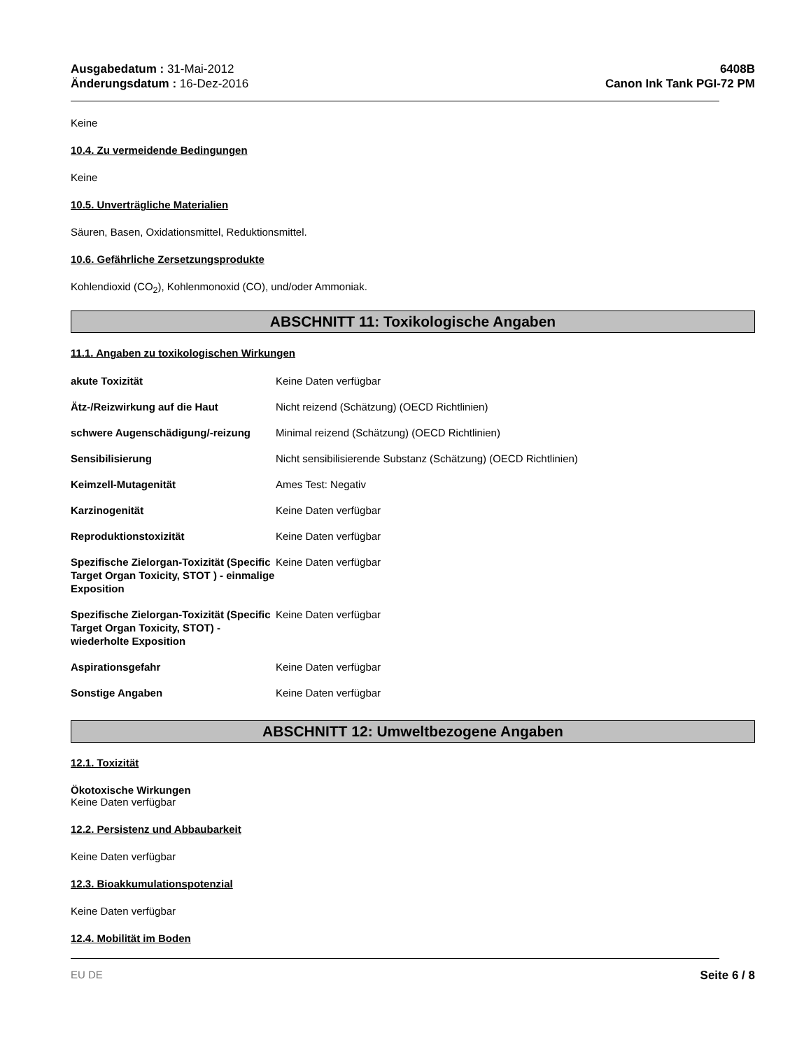Ausgabedatum : 31-Mai-2012
Änderungsdatum : 16-Dez-2016
6408B
Canon Ink Tank PGI-72 PM
Keine
10.4. Zu vermeidende Bedingungen
Keine
10.5. Unverträgliche Materialien
Säuren, Basen, Oxidationsmittel, Reduktionsmittel.
10.6. Gefährliche Zersetzungsprodukte
Kohlendioxid (CO<sub>2</sub>), Kohlenmonoxid (CO), und/oder Ammoniak.
ABSCHNITT 11: Toxikologische Angaben
11.1. Angaben zu toxikologischen Wirkungen
| akute Toxizität | Keine Daten verfügbar |
| Ätz-/Reizwirkung auf die Haut | Nicht reizend (Schätzung) (OECD Richtlinien) |
| schwere Augenschädigung/-reizung | Minimal reizend (Schätzung) (OECD Richtlinien) |
| Sensibilisierung | Nicht sensibilisierende Substanz (Schätzung) (OECD Richtlinien) |
| Keimzell-Mutagenität | Ames Test: Negativ |
| Karzinogenität | Keine Daten verfügbar |
| Reproduktionstoxizität | Keine Daten verfügbar |
| Spezifische Zielorgan-Toxizität (Specific Target Organ Toxicity, STOT ) - einmalige Exposition | Keine Daten verfügbar |
| Spezifische Zielorgan-Toxizität (Specific Target Organ Toxicity, STOT) - wiederholte Exposition | Keine Daten verfügbar |
| Aspirationsgefahr | Keine Daten verfügbar |
| Sonstige Angaben | Keine Daten verfügbar |
ABSCHNITT 12: Umweltbezogene Angaben
12.1. Toxizität
Ökotoxische Wirkungen
Keine Daten verfügbar
12.2. Persistenz und Abbaubarkeit
Keine Daten verfügbar
12.3. Bioakkumulationspotenzial
Keine Daten verfügbar
12.4. Mobilität im Boden
EU DE Seite 6 / 8